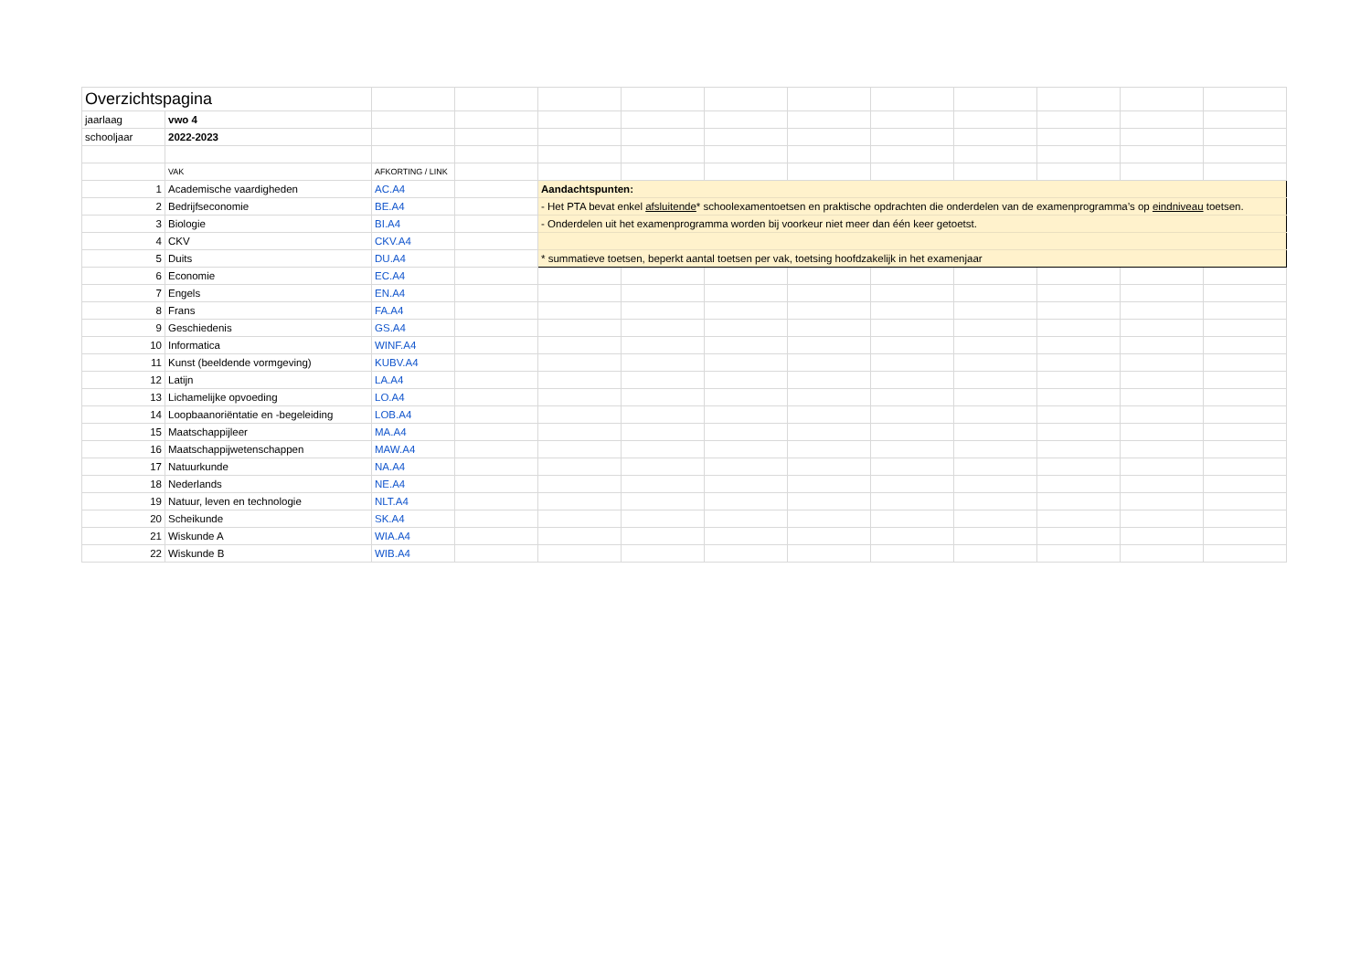| Overzichtspagina | | | | | | | | | | | | |
| jaarlaag | vwo 4 | | | | | | | | | | | |
| schooljaar | 2022-2023 | | | | | | | | | | | |
| | VAK | AFKORTING / LINK | | | | | | | | | | |
| 1 | Academische vaardigheden | AC.A4 | | Aandachtspunten: | | | | | | | | |
| 2 | Bedrijfseconomie | BE.A4 | | - Het PTA bevat enkel afsluitende * schoolexamentoetsen en praktische opdrachten die onderdelen van de examenprogramma’s op eindniveau toetsen. | | | | | | | | |
| 3 | Biologie | BI.A4 | | - Onderdelen uit het examenprogramma worden bij voorkeur niet meer dan één keer getoetst. | | | | | | | | |
| 4 | CKV | CKV.A4 | | | | | | | | | | |
| 5 | Duits | DU.A4 | | * summatieve toetsen, beperkt aantal toetsen per vak, toetsing hoofdzakelijk in het examenjaar | | | | | | | | |
| 6 | Economie | EC.A4 | | | | | | | | | | |
| 7 | Engels | EN.A4 | | | | | | | | | | |
| 8 | Frans | FA.A4 | | | | | | | | | | |
| 9 | Geschiedenis | GS.A4 | | | | | | | | | | |
| 10 | Informatica | WINF.A4 | | | | | | | | | | |
| 11 | Kunst (beeldende vormgeving) | KUBV.A4 | | | | | | | | | | |
| 12 | Latijn | LA.A4 | | | | | | | | | | |
| 13 | Lichamelijke opvoeding | LO.A4 | | | | | | | | | | |
| 14 | Loopbaanoriëntatie en -begeleiding | LOB.A4 | | | | | | | | | | |
| 15 | Maatschappijleer | MA.A4 | | | | | | | | | | |
| 16 | Maatschappijwetenschappen | MAW.A4 | | | | | | | | | | |
| 17 | Natuurkunde | NA.A4 | | | | | | | | | | |
| 18 | Nederlands | NE.A4 | | | | | | | | | | |
| 19 | Natuur, leven en technologie | NLT.A4 | | | | | | | | | | |
| 20 | Scheikunde | SK.A4 | | | | | | | | | | |
| 21 | Wiskunde A | WIA.A4 | | | | | | | | | | |
| 22 | Wiskunde B | WIB.A4 | | | | | | | | | | |